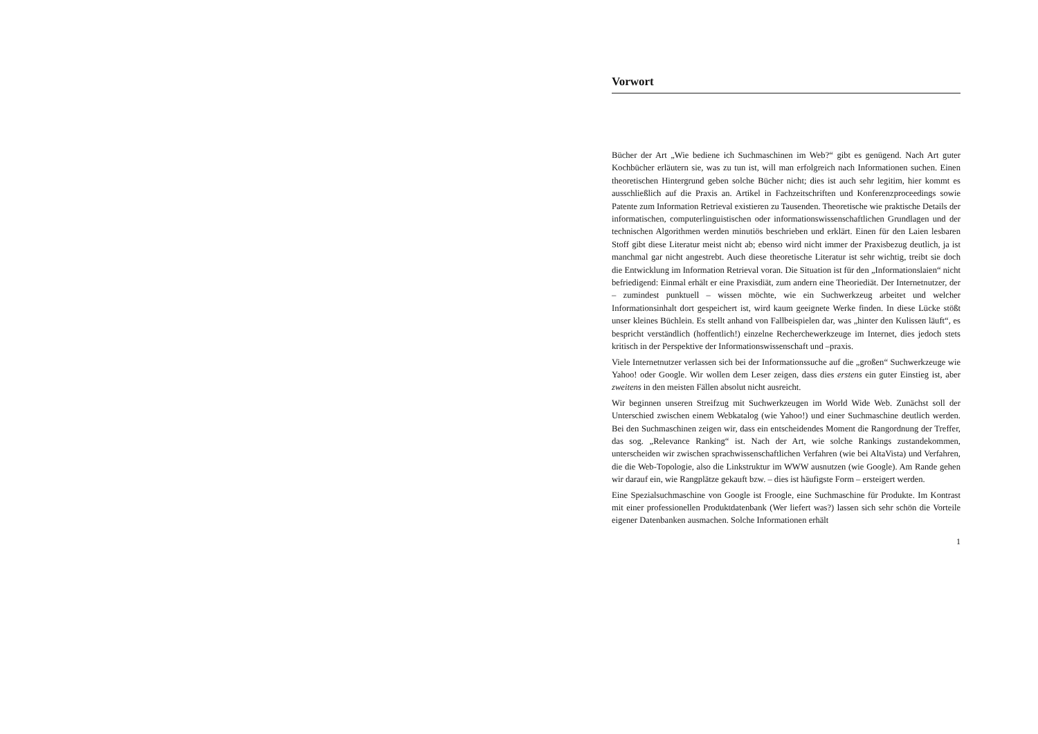Vorwort
Bücher der Art „Wie bediene ich Suchmaschinen im Web?“ gibt es genügend. Nach Art guter Kochbücher erläutern sie, was zu tun ist, will man erfolgreich nach Informationen suchen. Einen theoretischen Hintergrund geben solche Bücher nicht; dies ist auch sehr legitim, hier kommt es ausschließlich auf die Praxis an. Artikel in Fachzeitschriften und Konferenzproceedings sowie Patente zum Information Retrieval existieren zu Tausenden. Theoretische wie praktische Details der informatischen, computerlinguistischen oder informationswissenschaftlichen Grundlagen und der technischen Algorithmen werden minutiös beschrieben und erklärt. Einen für den Laien lesbaren Stoff gibt diese Literatur meist nicht ab; ebenso wird nicht immer der Praxisbezug deutlich, ja ist manchmal gar nicht angestrebt. Auch diese theoretische Literatur ist sehr wichtig, treibt sie doch die Entwicklung im Information Retrieval voran. Die Situation ist für den „Informationslaien“ nicht befriedigend: Einmal erhält er eine Praxisdiät, zum andern eine Theoriediät. Der Internetnutzer, der – zumindest punktuell – wissen möchte, wie ein Suchwerkzeug arbeitet und welcher Informationsinhalt dort gespeichert ist, wird kaum geeignete Werke finden. In diese Lücke stößt unser kleines Büchlein. Es stellt anhand von Fallbeispielen dar, was „hinter den Kulissen läuft“, es bespricht verständlich (hoffentlich!) einzelne Recherchewerkzeuge im Internet, dies jedoch stets kritisch in der Perspektive der Informationswissenschaft und –praxis.
Viele Internetnutzer verlassen sich bei der Informationssuche auf die „großen“ Suchwerkzeuge wie Yahoo! oder Google. Wir wollen dem Leser zeigen, dass dies erstens ein guter Einstieg ist, aber zweitens in den meisten Fällen absolut nicht ausreicht.
Wir beginnen unseren Streifzug mit Suchwerkzeugen im World Wide Web. Zunächst soll der Unterschied zwischen einem Webkatalog (wie Yahoo!) und einer Suchmaschine deutlich werden. Bei den Suchmaschinen zeigen wir, dass ein entscheidendes Moment die Rangordnung der Treffer, das sog. „Relevance Ranking“ ist. Nach der Art, wie solche Rankings zustandekommen, unterscheiden wir zwischen sprachwissenschaftlichen Verfahren (wie bei AltaVista) und Verfahren, die die Web-Topologie, also die Linkstruktur im WWW ausnutzen (wie Google). Am Rande gehen wir darauf ein, wie Rangplätze gekauft bzw. – dies ist häufigste Form – ersteigert werden.
Eine Spezialsuchmaschine von Google ist Froogle, eine Suchmaschine für Produkte. Im Kontrast mit einer professionellen Produktdatenbank (Wer liefert was?) lassen sich sehr schön die Vorteile eigener Datenbanken ausmachen. Solche Informationen erhält
1